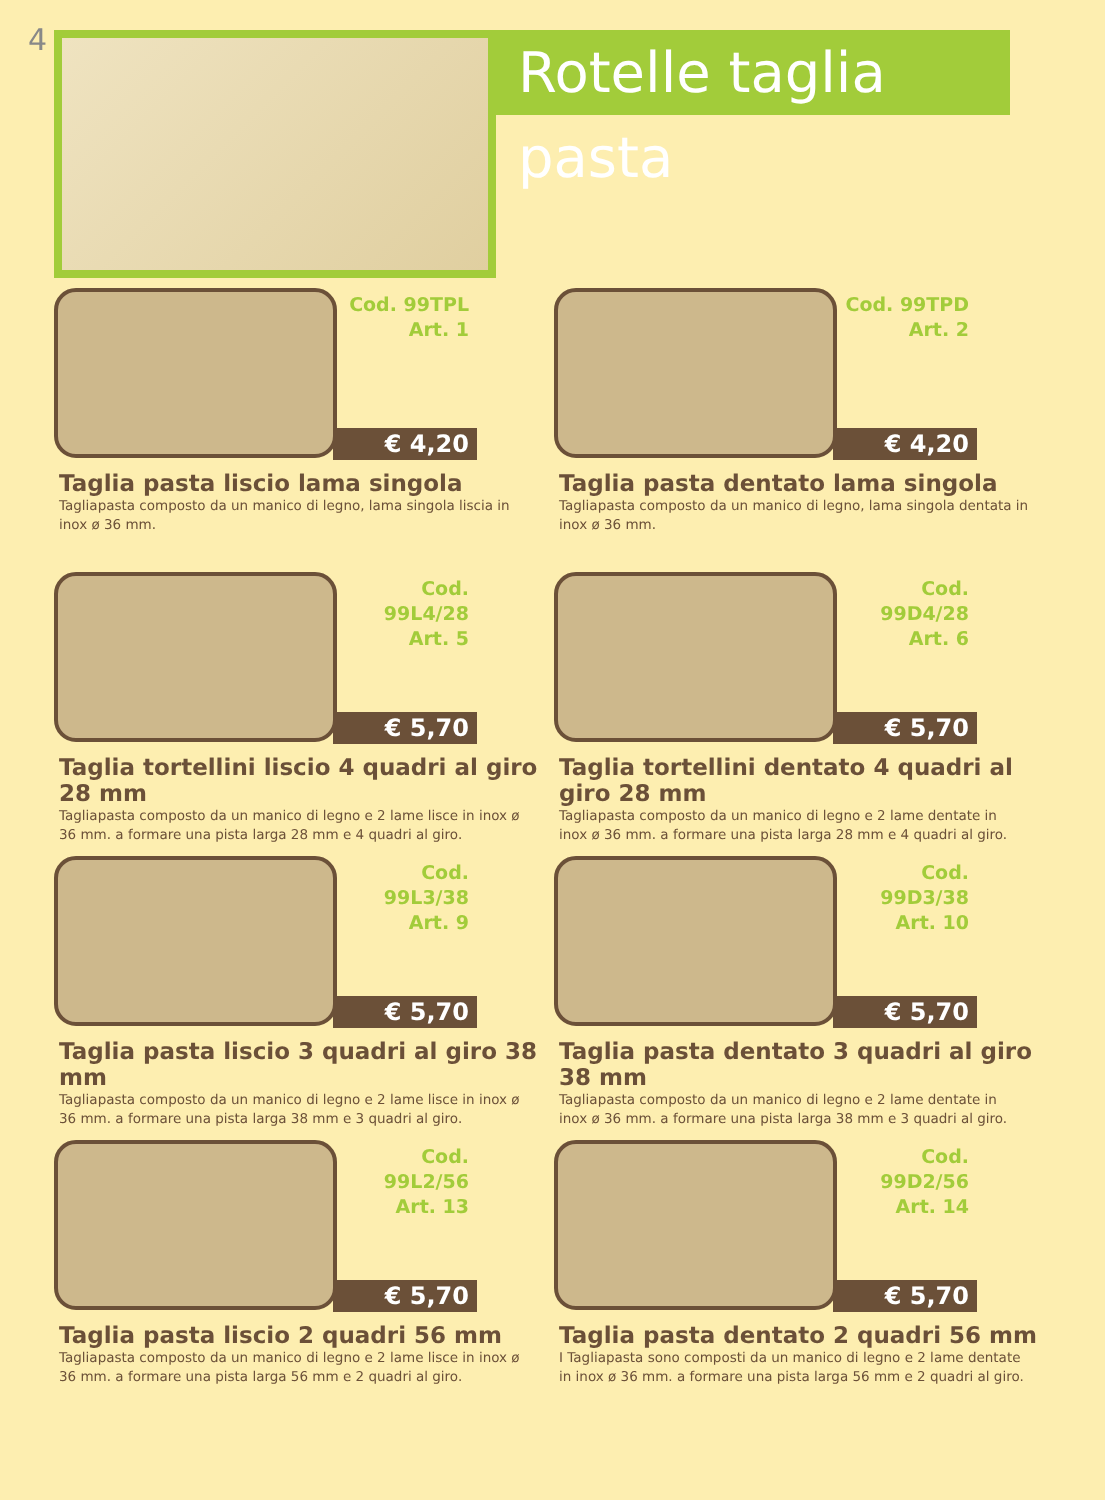4
Rotelle taglia pasta
Cod. 99TPL
Art. 1
€ 4,20
Taglia pasta liscio lama singola
Tagliapasta composto da un manico di legno, lama singola liscia in inox ø 36 mm.
Cod. 99TPD
Art. 2
€ 4,20
Taglia pasta dentato lama singola
Tagliapasta composto da un manico di legno, lama singola dentata in inox ø 36 mm.
Cod. 99L4/28
Art. 5
€ 5,70
Taglia tortellini liscio 4 quadri al giro 28 mm
Tagliapasta composto da un manico di legno e 2 lame lisce in inox ø 36 mm. a formare una pista larga 28 mm e 4 quadri al giro.
Cod. 99D4/28
Art. 6
€ 5,70
Taglia tortellini dentato 4 quadri al giro 28 mm
Tagliapasta composto da un manico di legno e 2 lame dentate in inox ø 36 mm. a formare una pista larga 28 mm e 4 quadri al giro.
Cod. 99L3/38
Art. 9
€ 5,70
Taglia pasta liscio 3 quadri al giro 38 mm
Tagliapasta composto da un manico di legno e 2 lame lisce in inox ø 36 mm. a formare una pista larga 38 mm e 3 quadri al giro.
Cod. 99D3/38
Art. 10
€ 5,70
Taglia pasta dentato 3 quadri al giro 38 mm
Tagliapasta composto da un manico di legno e 2 lame dentate in inox ø 36 mm. a formare una pista larga 38 mm e 3 quadri al giro.
Cod. 99L2/56
Art. 13
€ 5,70
Taglia pasta liscio 2 quadri 56 mm
Tagliapasta composto da un manico di legno e 2 lame lisce in inox ø 36 mm. a formare una pista larga 56 mm e 2 quadri al giro.
Cod. 99D2/56
Art. 14
€ 5,70
Taglia pasta dentato 2 quadri 56 mm
I Tagliapasta sono composti da un manico di legno e 2 lame dentate in inox ø 36 mm. a formare una pista larga 56 mm e 2 quadri al giro.